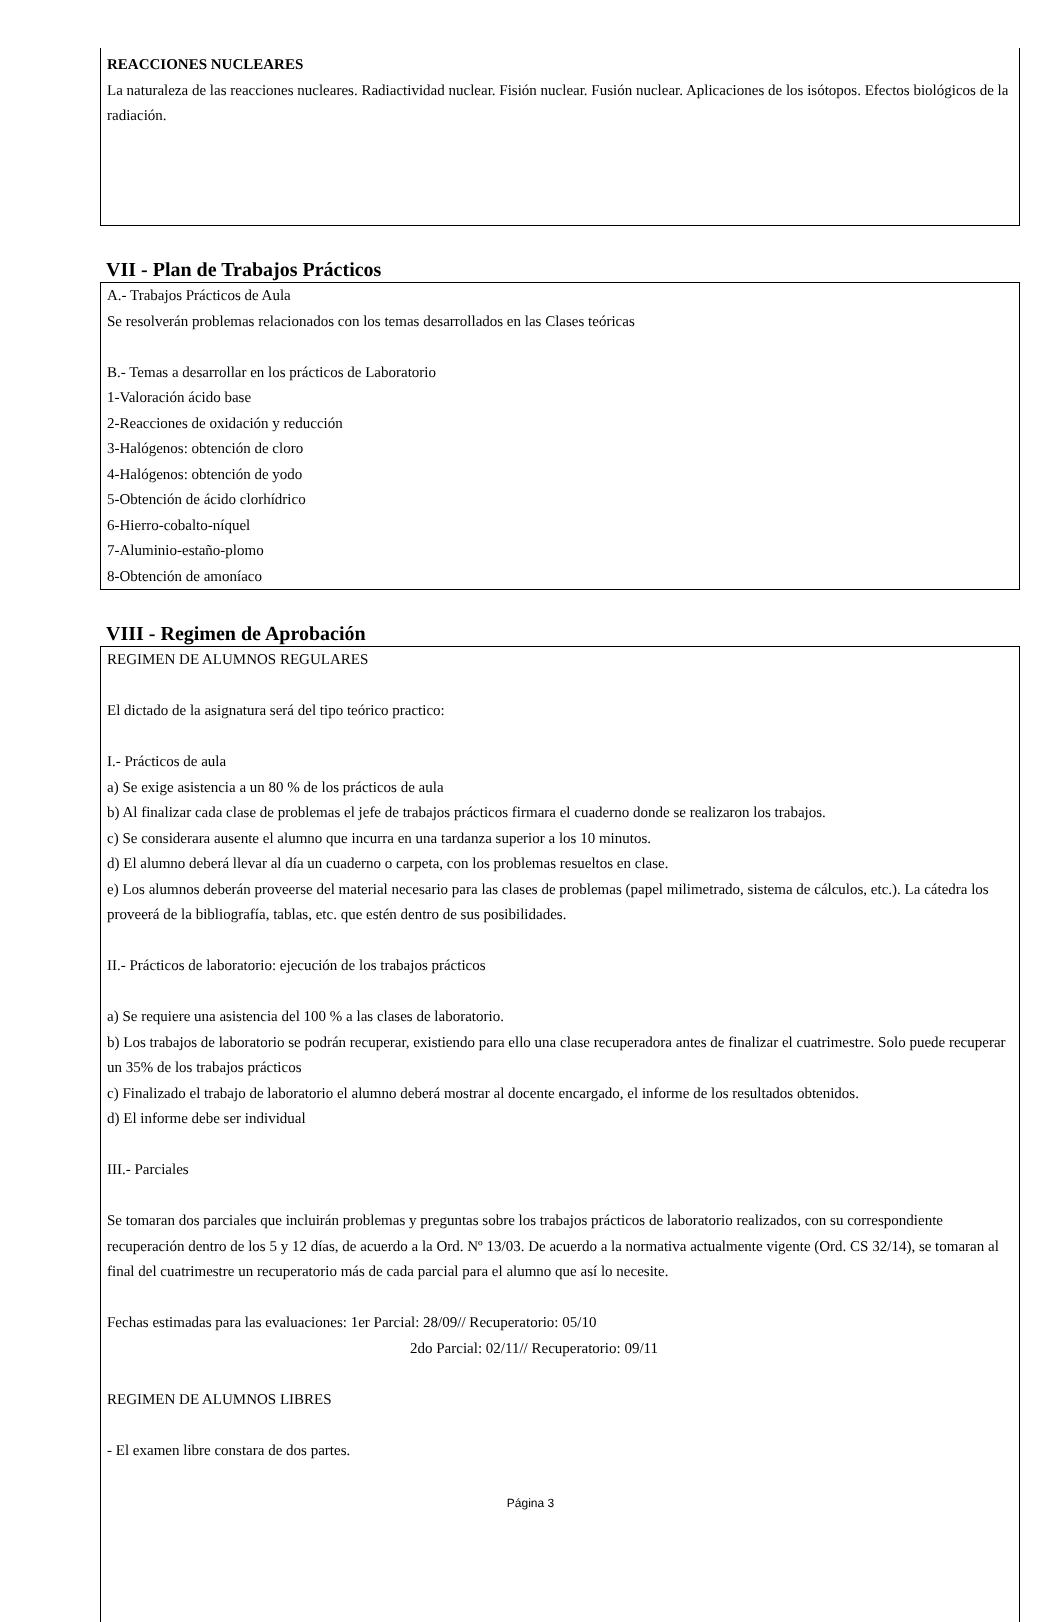REACCIONES NUCLEARES
La naturaleza de las reacciones nucleares. Radiactividad nuclear. Fisión nuclear. Fusión nuclear. Aplicaciones de los isótopos. Efectos biológicos de la radiación.
VII - Plan de Trabajos Prácticos
A.- Trabajos Prácticos de Aula
Se resolverán problemas relacionados con los temas desarrollados en las Clases teóricas
B.- Temas a desarrollar en los prácticos de Laboratorio
1-Valoración ácido base
2-Reacciones de oxidación y reducción
3-Halógenos: obtención de cloro
4-Halógenos: obtención de yodo
5-Obtención de ácido clorhídrico
6-Hierro-cobalto-níquel
7-Aluminio-estaño-plomo
8-Obtención de amoníaco
VIII - Regimen de Aprobación
REGIMEN DE ALUMNOS REGULARES
El dictado de la asignatura será del tipo teórico practico:
I.- Prácticos de aula
a) Se exige asistencia a un 80 % de los prácticos de aula
b) Al finalizar cada clase de problemas el jefe de trabajos prácticos firmara el cuaderno donde se realizaron los trabajos.
c) Se considerara ausente el alumno que incurra en una tardanza superior a los 10 minutos.
d) El alumno deberá llevar al día un cuaderno o carpeta, con los problemas resueltos en clase.
e) Los alumnos deberán proveerse del material necesario para las clases de problemas (papel milimetrado, sistema de cálculos, etc.). La cátedra los proveerá de la bibliografía, tablas, etc. que estén dentro de sus posibilidades.
II.- Prácticos de laboratorio: ejecución de los trabajos prácticos
a) Se requiere una asistencia del 100 % a las clases de laboratorio.
b) Los trabajos de laboratorio se podrán recuperar, existiendo para ello una clase recuperadora antes de finalizar el cuatrimestre. Solo puede recuperar un 35% de los trabajos prácticos
c) Finalizado el trabajo de laboratorio el alumno deberá mostrar al docente encargado, el informe de los resultados obtenidos.
d) El informe debe ser individual
III.- Parciales
Se tomaran dos parciales que incluirán problemas y preguntas sobre los trabajos prácticos de laboratorio realizados, con su correspondiente recuperación dentro de los 5 y 12 días, de acuerdo a la Ord. Nº 13/03. De acuerdo a la normativa actualmente vigente (Ord. CS 32/14), se tomaran al final del cuatrimestre un recuperatorio más de cada parcial para el alumno que así lo necesite.
Fechas estimadas para las evaluaciones: 1er Parcial: 28/09// Recuperatorio: 05/10
2do Parcial: 02/11// Recuperatorio: 09/11
REGIMEN DE ALUMNOS LIBRES
- El examen libre constara de dos partes.
Página 3